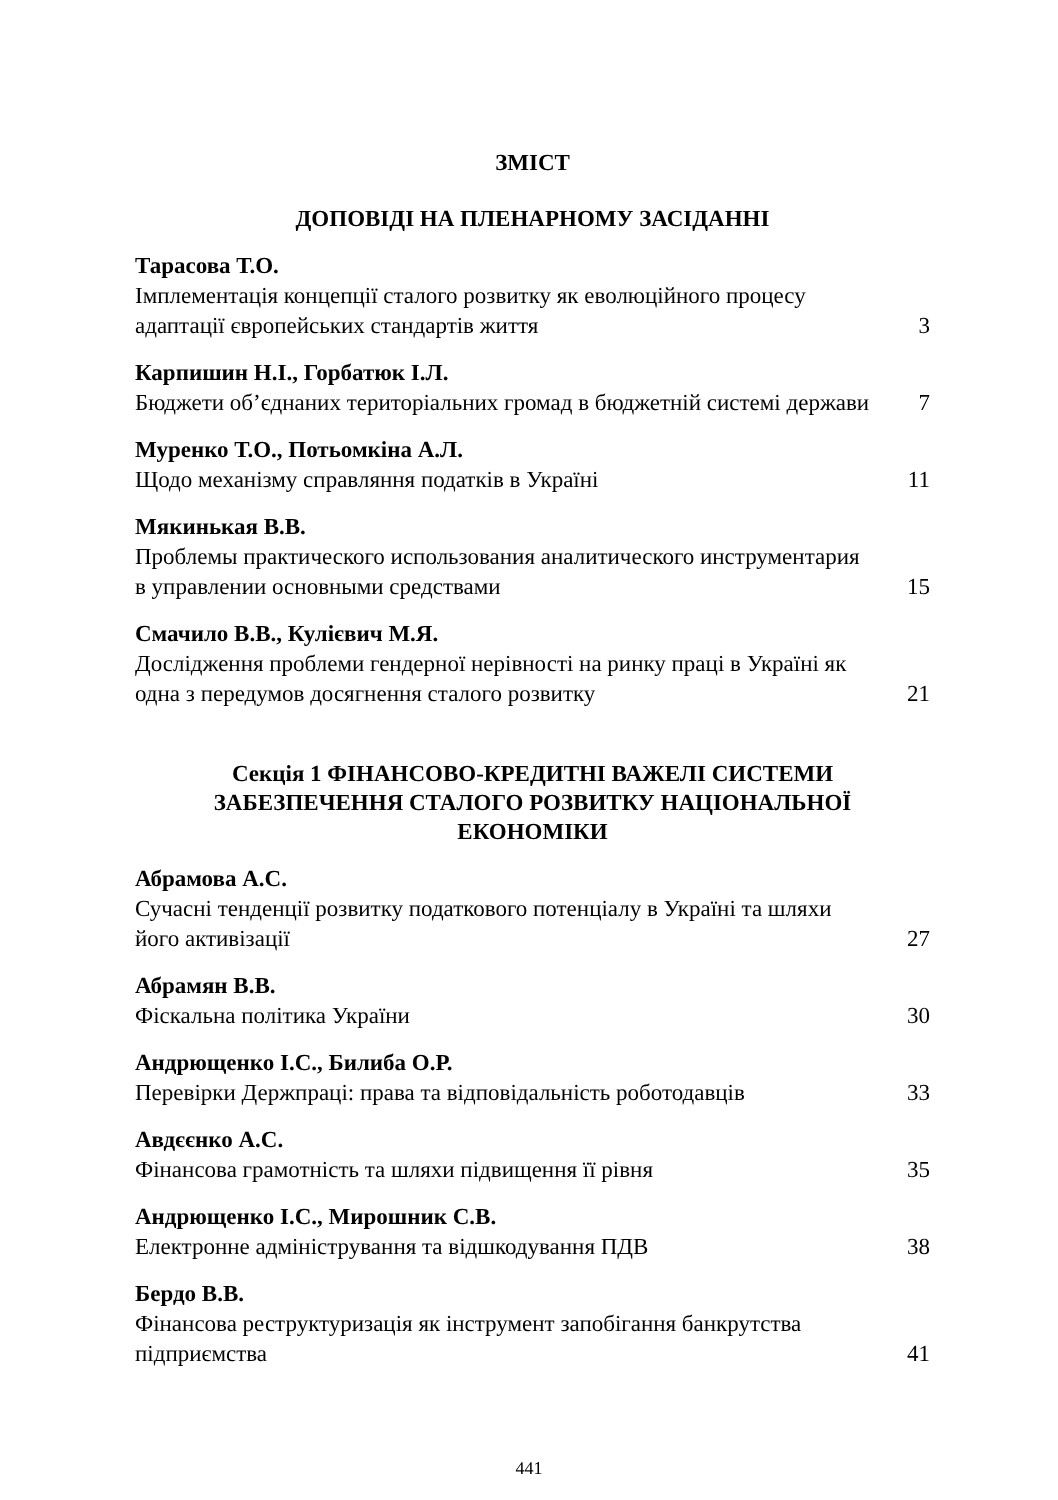ЗМІСТ
ДОПОВІДІ НА ПЛЕНАРНОМУ ЗАСІДАННІ
Тарасова Т.О.
Імплементація концепції сталого розвитку як еволюційного процесу адаптації європейських стандартів життя 3
Карпишин Н.І., Горбатюк І.Л.
Бюджети об’єднаних територіальних громад в бюджетній системі держави 7
Муренко Т.О., Потьомкіна А.Л.
Щодо механізму справляння податків в Україні 11
Мякинькая В.В.
Проблемы практического использования аналитического инструментария в управлении основными средствами 15
Смачило В.В., Кулієвич М.Я.
Дослідження проблеми гендерної нерівності на ринку праці в Україні як одна з передумов досягнення сталого розвитку 21
Секція 1 ФІНАНСОВО-КРЕДИТНІ ВАЖЕЛІ СИСТЕМИ
ЗАБЕЗПЕЧЕННЯ СТАЛОГО РОЗВИТКУ НАЦІОНАЛЬНОЇ
ЕКОНОМІКИ
Абрамова А.С.
Сучасні тенденції розвитку податкового потенціалу в Україні та шляхи його активізації 27
Абрамян В.В.
Фіскальна політика України 30
Андрющенко І.С., Билиба О.Р.
Перевірки Держпраці: права та відповідальність роботодавців 33
Авдєєнко А.С.
Фінансова грамотність та шляхи підвищення її рівня 35
Андрющенко І.С., Мирошник С.В.
Електронне адміністрування та відшкодування ПДВ 38
Бердо В.В.
Фінансова реструктуризація як інструмент запобігання банкрутства підприємства 41
441